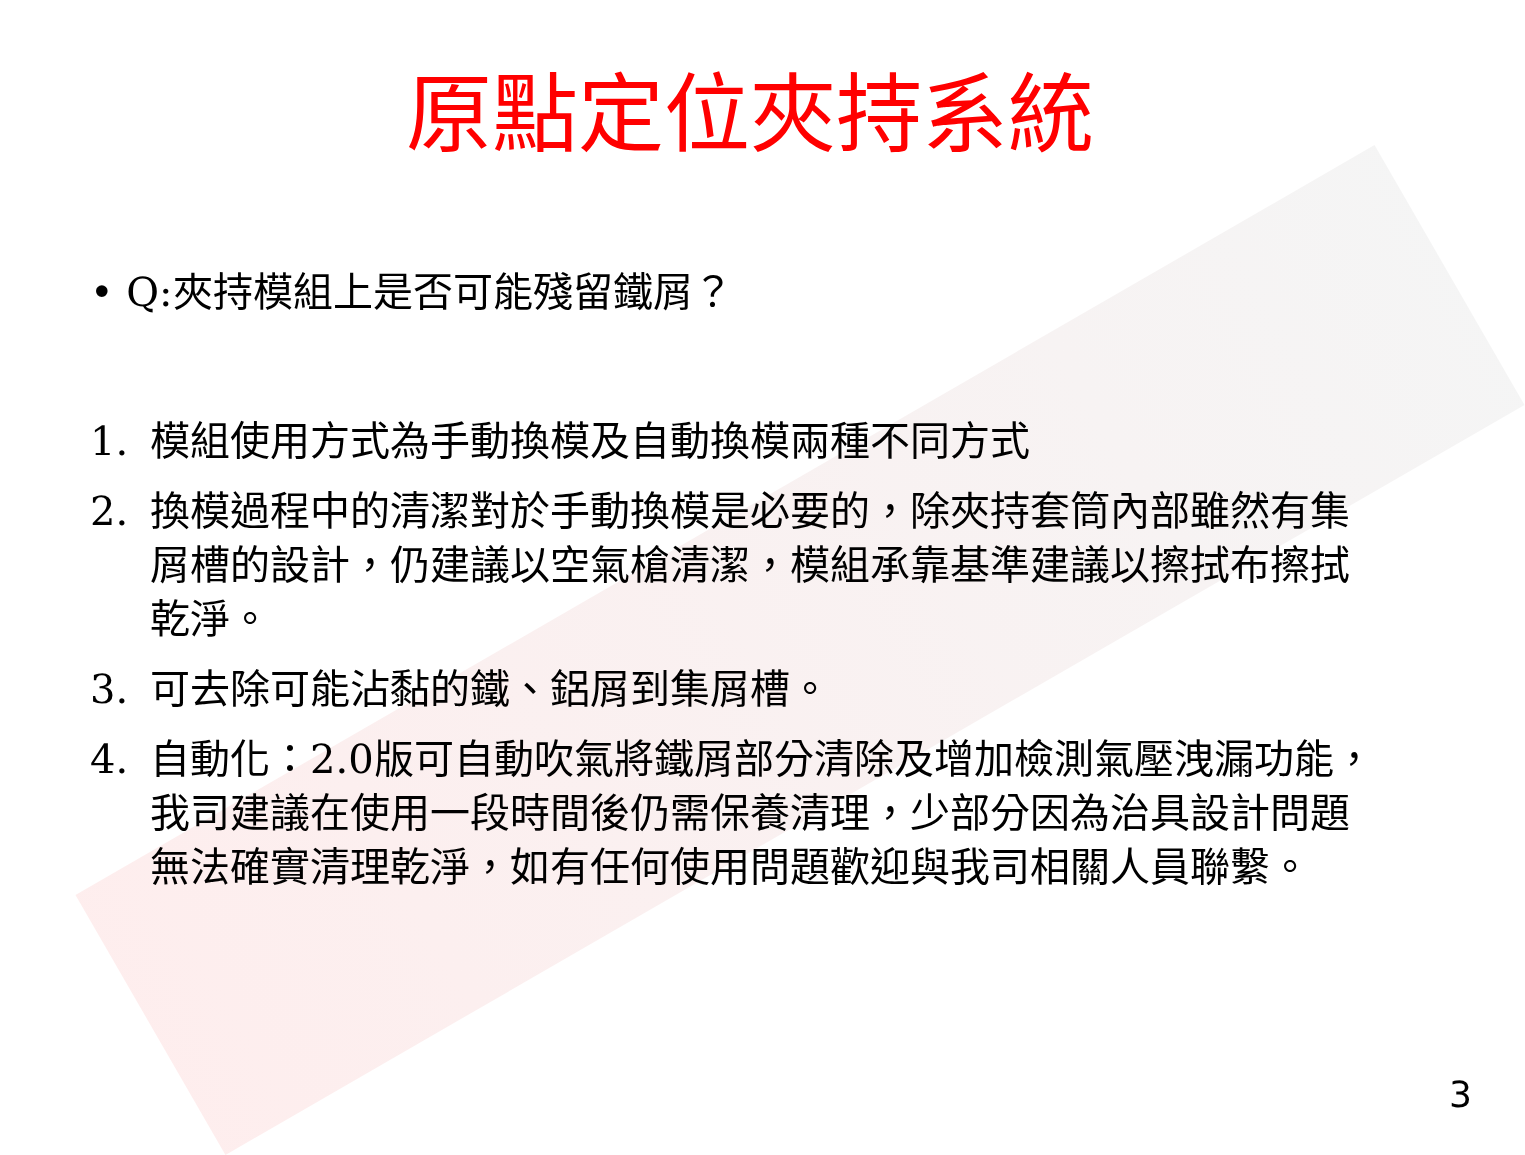原點定位夾持系統
• Q:夾持模組上是否可能殘留鐵屑？
1. 模組使用方式為手動換模及自動換模兩種不同方式
2. 換模過程中的清潔對於手動換模是必要的，除夾持套筒內部雖然有集屑槽的設計，仍建議以空氣槍清潔，模組承靠基準建議以擦拭布擦拭乾淨。
3. 可去除可能沾黏的鐵、鋁屑到集屑槽。
4. 自動化：2.0版可自動吹氣將鐵屑部分清除及增加檢測氣壓洩漏功能，我司建議在使用一段時間後仍需保養清理，少部分因為治具設計問題無法確實清理乾淨，如有任何使用問題歡迎與我司相關人員聯繫。
3